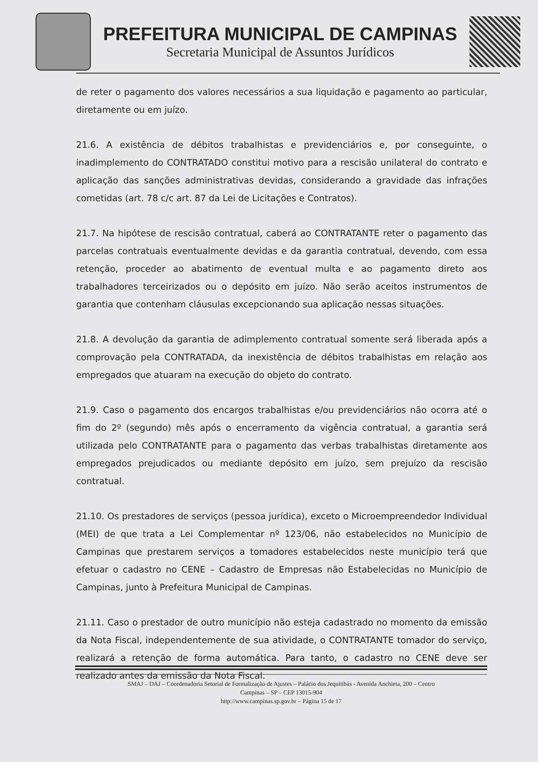PREFEITURA MUNICIPAL DE CAMPINAS
Secretaria Municipal de Assuntos Jurídicos
de reter o pagamento dos valores necessários a sua liquidação e pagamento ao particular, diretamente ou em juízo.
21.6. A existência de débitos trabalhistas e previdenciários e, por conseguinte, o inadimplemento do CONTRATADO constitui motivo para a rescisão unilateral do contrato e aplicação das sanções administrativas devidas, considerando a gravidade das infrações cometidas (art. 78 c/c art. 87 da Lei de Licitações e Contratos).
21.7. Na hipótese de rescisão contratual, caberá ao CONTRATANTE reter o pagamento das parcelas contratuais eventualmente devidas e da garantia contratual, devendo, com essa retenção, proceder ao abatimento de eventual multa e ao pagamento direto aos trabalhadores terceirizados ou o depósito em juízo. Não serão aceitos instrumentos de garantia que contenham cláusulas excepcionando sua aplicação nessas situações.
21.8. A devolução da garantia de adimplemento contratual somente será liberada após a comprovação pela CONTRATADA, da inexistência de débitos trabalhistas em relação aos empregados que atuaram na execução do objeto do contrato.
21.9. Caso o pagamento dos encargos trabalhistas e/ou previdenciários não ocorra até o fim do 2º (segundo) mês após o encerramento da vigência contratual, a garantia será utilizada pelo CONTRATANTE para o pagamento das verbas trabalhistas diretamente aos empregados prejudicados ou mediante depósito em juízo, sem prejuízo da rescisão contratual.
21.10. Os prestadores de serviços (pessoa jurídica), exceto o Microempreendedor Individual (MEI) de que trata a Lei Complementar nº 123/06, não estabelecidos no Município de Campinas que prestarem serviços a tomadores estabelecidos neste município terá que efetuar o cadastro no CENE – Cadastro de Empresas não Estabelecidas no Município de Campinas, junto à Prefeitura Municipal de Campinas.
21.11. Caso o prestador de outro município não esteja cadastrado no momento da emissão da Nota Fiscal, independentemente de sua atividade, o CONTRATANTE tomador do serviço, realizará a retenção de forma automática. Para tanto, o cadastro no CENE deve ser realizado antes da emissão da Nota Fiscal.
SMAJ – DAJ – Coordenadoria Setorial de Formalização de Ajustes – Palácio dos Jequitibás - Avenida Anchieta, 200 – Centro
Campinas – SP – CEP 13015-904
http://www.campinas.sp.gov.br – Página 15 de 17